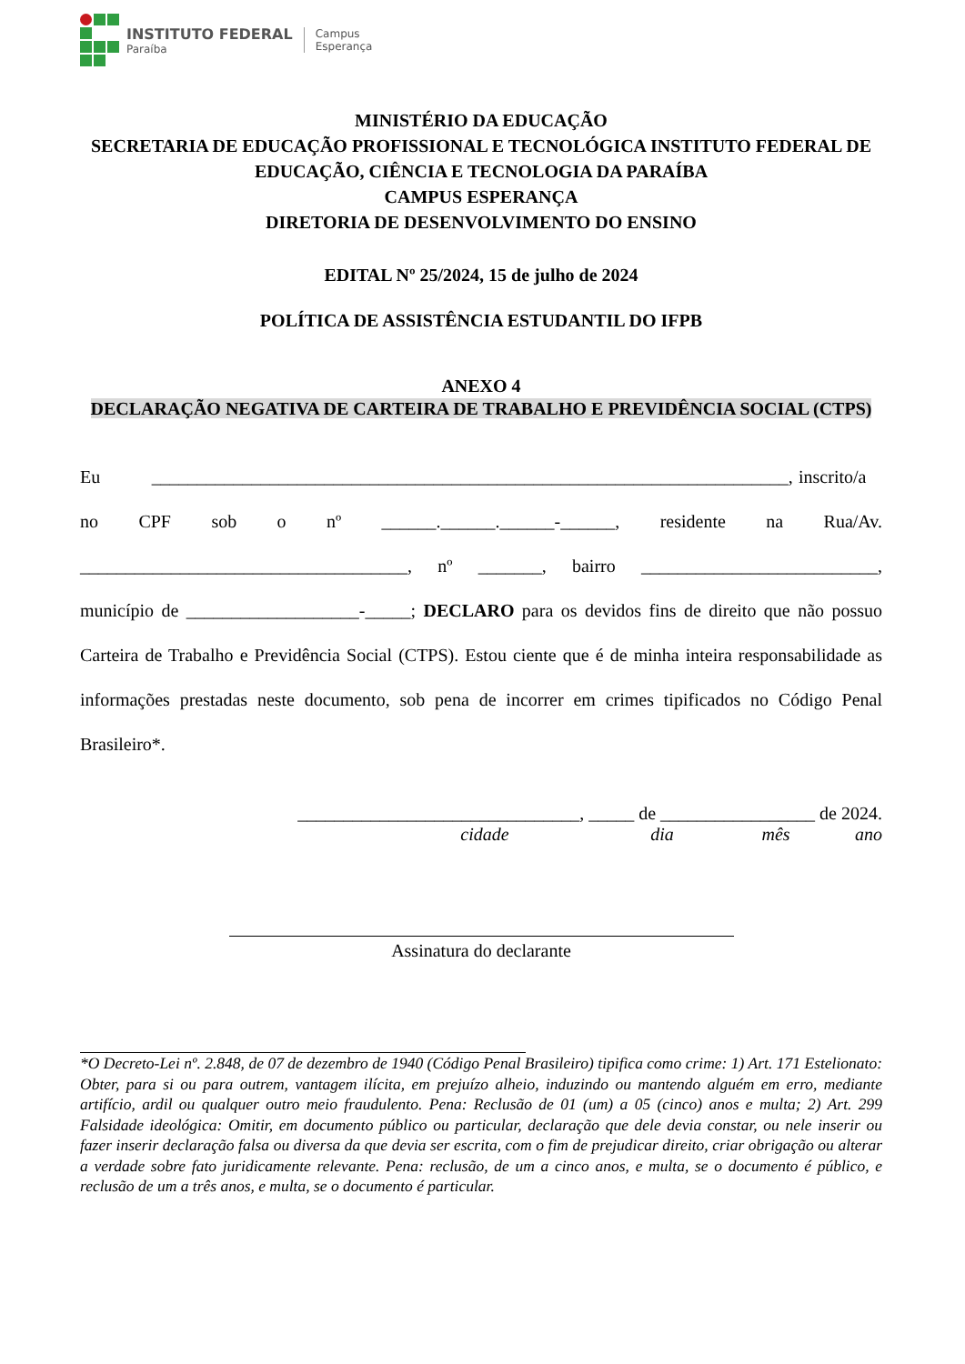INSTITUTO FEDERAL
Paraíba
Campus
Esperança
MINISTÉRIO DA EDUCAÇÃO
SECRETARIA DE EDUCAÇÃO PROFISSIONAL E TECNOLÓGICA INSTITUTO FEDERAL DE EDUCAÇÃO, CIÊNCIA E TECNOLOGIA DA PARAÍBA
CAMPUS ESPERANÇA
DIRETORIA DE DESENVOLVIMENTO DO ENSINO
EDITAL Nº 25/2024, 15 de julho de 2024
POLÍTICA DE ASSISTÊNCIA ESTUDANTIL DO IFPB
ANEXO 4
DECLARAÇÃO NEGATIVA DE CARTEIRA DE TRABALHO E PREVIDÊNCIA SOCIAL (CTPS)
Eu ______________________________________________________________________, inscrito/a no CPF sob o nº ______.______.______-______, residente na Rua/Av. ____________________________________, nº _______, bairro __________________________, município de ___________________-_____; DECLARO para os devidos fins de direito que não possuo Carteira de Trabalho e Previdência Social (CTPS). Estou ciente que é de minha inteira responsabilidade as informações prestadas neste documento, sob pena de incorrer em crimes tipificados no Código Penal Brasileiro*.
_______________________________, _____ de _________________ de 2024.
cidade dia mês ano
Assinatura do declarante
*O Decreto-Lei nº. 2.848, de 07 de dezembro de 1940 (Código Penal Brasileiro) tipifica como crime: 1) Art. 171 Estelionato: Obter, para si ou para outrem, vantagem ilícita, em prejuízo alheio, induzindo ou mantendo alguém em erro, mediante artifício, ardil ou qualquer outro meio fraudulento. Pena: Reclusão de 01 (um) a 05 (cinco) anos e multa; 2) Art. 299 Falsidade ideológica: Omitir, em documento público ou particular, declaração que dele devia constar, ou nele inserir ou fazer inserir declaração falsa ou diversa da que devia ser escrita, com o fim de prejudicar direito, criar obrigação ou alterar a verdade sobre fato juridicamente relevante. Pena: reclusão, de um a cinco anos, e multa, se o documento é público, e reclusão de um a três anos, e multa, se o documento é particular.